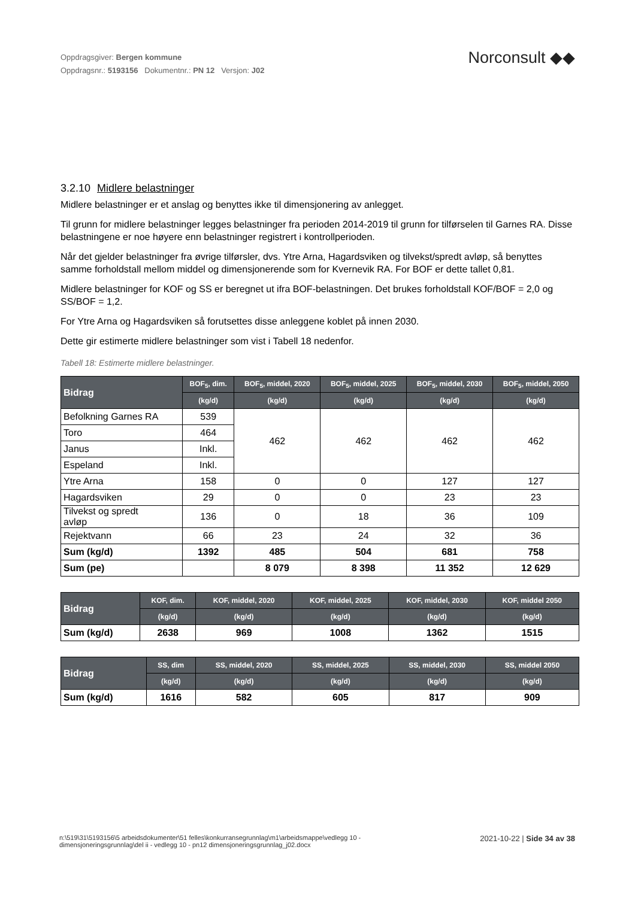Oppdragsgiver: Bergen kommune
Oppdragsnr.: 5193156 Dokumentnr.: PN 12 Versjon: J02
Norconsult ◆◆
3.2.10 Midlere belastninger
Midlere belastninger er et anslag og benyttes ikke til dimensjonering av anlegget.
Til grunn for midlere belastninger legges belastninger fra perioden 2014-2019 til grunn for tilførselen til Garnes RA. Disse belastningene er noe høyere enn belastninger registrert i kontrollperioden.
Når det gjelder belastninger fra øvrige tilførsler, dvs. Ytre Arna, Hagardsviken og tilvekst/spredt avløp, så benyttes samme forholdstall mellom middel og dimensjonerende som for Kvernevik RA. For BOF er dette tallet 0,81.
Midlere belastninger for KOF og SS er beregnet ut ifra BOF-belastningen. Det brukes forholdstall KOF/BOF = 2,0 og SS/BOF = 1,2.
For Ytre Arna og Hagardsviken så forutsettes disse anleggene koblet på innen 2030.
Dette gir estimerte midlere belastninger som vist i Tabell 18 nedenfor.
Tabell 18: Estimerte midlere belastninger.
| Bidrag | BOF<sub>5</sub>, dim. | BOF<sub>5</sub>, middel, 2020 | BOF<sub>5</sub>, middel, 2025 | BOF<sub>5</sub>, middel, 2030 | BOF<sub>5</sub>, middel, 2050 |
| --- | --- | --- | --- | --- | --- |
| | (kg/d) | (kg/d) | (kg/d) | (kg/d) | (kg/d) |
| Befolkning Garnes RA | 539 | 462 | 462 | 462 | 462 |
| Toro | 464 | | | | |
| Janus | Inkl. | | | | |
| Espeland | Inkl. | | | | |
| Ytre Arna | 158 | 0 | 0 | 127 | 127 |
| Hagardsviken | 29 | 0 | 0 | 23 | 23 |
| Tilvekst og spredt avløp | 136 | 0 | 18 | 36 | 109 |
| Rejektvann | 66 | 23 | 24 | 32 | 36 |
| Sum (kg/d) | 1392 | 485 | 504 | 681 | 758 |
| Sum (pe) | | 8 079 | 8 398 | 11 352 | 12 629 |
| Bidrag | KOF, dim. | KOF, middel, 2020 | KOF, middel, 2025 | KOF, middel, 2030 | KOF, middel 2050 |
| --- | --- | --- | --- | --- | --- |
| | (kg/d) | (kg/d) | (kg/d) | (kg/d) | (kg/d) |
| Sum (kg/d) | 2638 | 969 | 1008 | 1362 | 1515 |
| Bidrag | SS, dim | SS, middel, 2020 | SS, middel, 2025 | SS, middel, 2030 | SS, middel 2050 |
| --- | --- | --- | --- | --- | --- |
| | (kg/d) | (kg/d) | (kg/d) | (kg/d) | (kg/d) |
| Sum (kg/d) | 1616 | 582 | 605 | 817 | 909 |
n:\519\31\5193156\5 arbeidsdokumenter\51 felles\konkurransegrunnlag\m1\arbeidsmappe\vedlegg 10 -
dimensjoneringsgrunnlag\del ii - vedlegg 10 - pn12 dimensjoneringsgrunnlag_j02.docx
2021-10-22 | Side 34 av 38